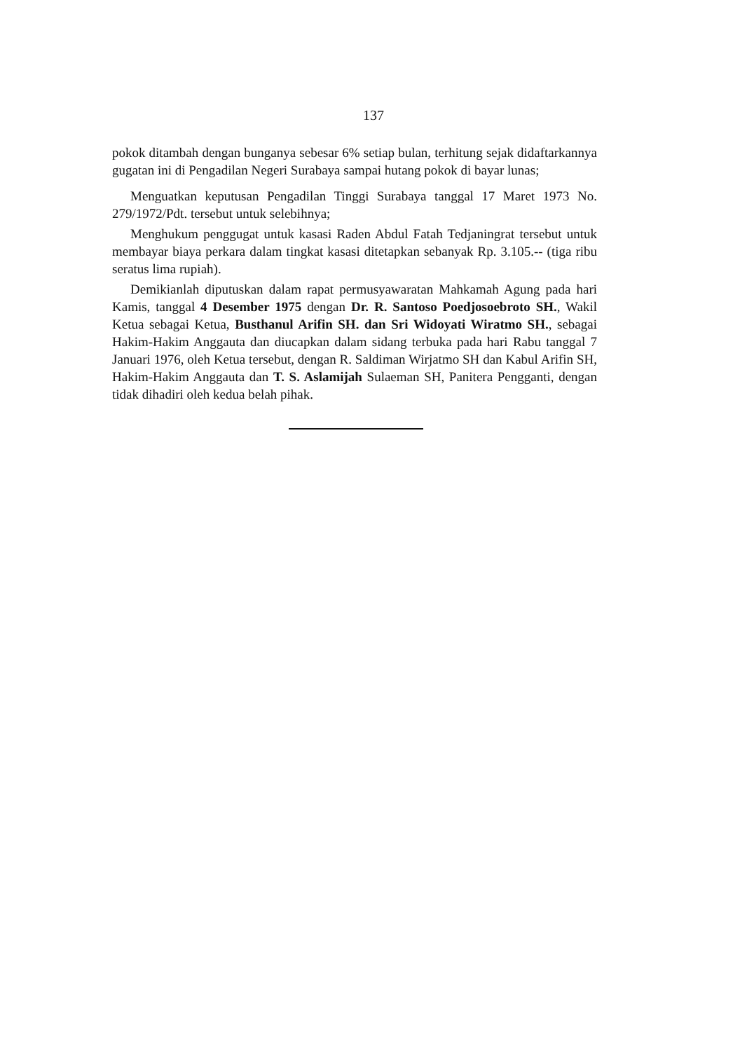137
pokok ditambah dengan bunganya sebesar 6% setiap bulan, terhitung sejak di­daftarkannya gugatan ini di Pengadilan Negeri Surabaya sampai hutang pokok di bayar lunas;
Menguatkan keputusan Pengadilan Tinggi Surabaya tanggal 17 Maret 1973 No. 279/1972/Pdt. tersebut untuk selebihnya;
Menghukum penggugat untuk kasasi Raden Abdul Fatah Tedjaningrat ter­sebut untuk membayar biaya perkara dalam tingkat kasasi ditetapkan sebanyak Rp. 3.105.-- (tiga ribu seratus lima rupiah).
Demikianlah diputuskan dalam rapat permusyawaratan Mahkamah Agung pada hari Kamis, tanggal 4 Desember 1975 dengan Dr. R. Santoso Poedjosoebroto SH., Wakil Ketua sebagai Ketua, Busthanul Arifin SH. dan Sri Widoyati Wiratmo SH., sebagai Hakim-Hakim Anggauta dan diucapkan dalam sidang terbuka pada hari Rabu tanggal 7 Januari 1976, oleh Ketua tersebut, dengan R. Saldiman Wirjatmo SH dan Kabul Arifin SH, Hakim-Hakim Anggauta dan T. S. Aslamijah Sulaeman SH, Panitera Pengganti, dengan tidak dihadiri oleh kedua belah pihak.